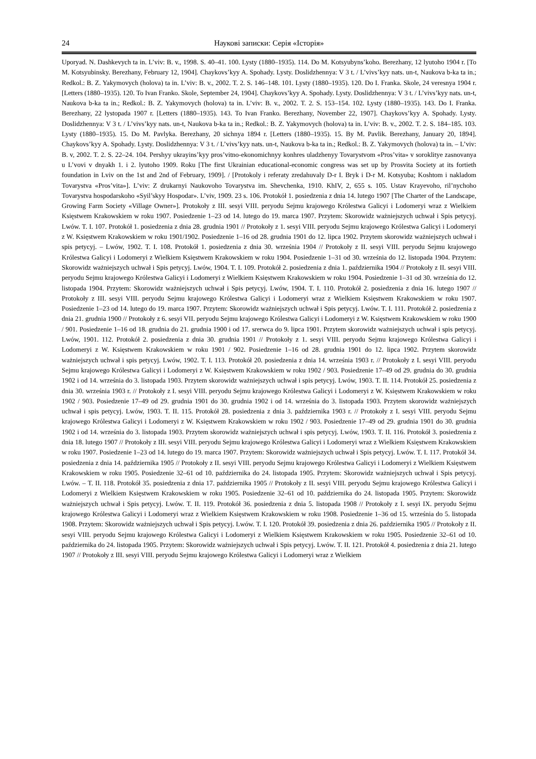24 Наукові записки: Серія «Історія»
Uporyad. N. Dashkevych ta in. L’viv: B. v., 1998. S. 40–41. 100. Lysty (1880–1935). 114. Do M. Kotsyubyns’koho. Berezhany, 12 lyutoho 1904 r. [To M. Kotsyubinsky. Berezhany, February 12, 1904]. Chaykovs’kyy A. Spohady. Lysty. Doslidzhennya: V 3 t. / L’vivs’kyy nats. un-t, Naukova b-ka ta in.; Redkol.: B. Z. Yakymovych (holova) ta in. L’viv: B. v., 2002. T. 2. S. 146–148. 101. Lysty (1880–1935). 120. Do I. Franka. Skole, 24 veresnya 1904 r. [Letters (1880–1935). 120. To Ivan Franko. Skole, September 24, 1904]. Chaykovs’kyy A. Spohady. Lysty. Doslidzhennya: V 3 t. / L’vivs’kyy nats. un-t, Naukova b-ka ta in.; Redkol.: B. Z. Yakymovych (holova) ta in. L’viv: B. v., 2002. T. 2. S. 153–154. 102. Lysty (1880–1935). 143. Do I. Franka. Berezhany, 22 lystopada 1907 r. [Letters (1880–1935). 143. To Ivan Franko. Berezhany, November 22, 1907]. Chaykovs’kyy A. Spohady. Lysty. Doslidzhennya: V 3 t. / L’vivs’kyy nats. un-t, Naukova b-ka ta in.; Redkol.: B. Z. Yakymovych (holova) ta in. L’viv: B. v., 2002. T. 2. S. 184–185. 103. Lysty (1880–1935). 15. Do M. Pavlyka. Berezhany, 20 sichnya 1894 r. [Letters (1880–1935). 15. By M. Pavlik. Berezhany, January 20, 1894]. Chaykovs’kyy A. Spohady. Lysty. Doslidzhennya: V 3 t. / L’vivs’kyy nats. un-t, Naukova b-ka ta in.; Redkol.: B. Z. Yakymovych (holova) ta in. – L’viv: B. v, 2002. T. 2. S. 22–24. 104. Pershyy ukrayins’kyy pros’vitno-ekonomichnyy konhres uladzhenyy Tovarystvom «Pros’vita» v soroklitye zasnovanya u L’vovi v dnyakh 1. i 2. lyutoho 1909. Roku [The first Ukrainian educational-economic congress was set up by Prosvita Society at its fortieth foundation in Lviv on the 1st and 2nd of February, 1909]. / [Protokoly i referaty zredahuvaly D-r I. Bryk i D-r M. Kotsyuba; Koshtom i nakladom Tovarystva «Pros’vita»]. L’viv: Z drukarnyi Naukovoho Tovarystva im. Shevchenka, 1910. KhIV, 2, 655 s. 105. Ustav Krayevoho, ril’nychoho Tovarystva hospodarskoho «Syil’skyy Hospodar». L’viv, 1909. 23 s. 106. Protokół 1. posiedzenia z dnia 14. lutego 1907 [The Charter of the Landscape, Growing Farm Society «Village Owner»]. Protokoły z III. sesyi VIII. peryodu Sejmu krajowego Królestwa Galicyi i Lodomeryi wraz z Wielkiem Księstwem Krakowskiem w roku 1907. Posiedzenie 1–23 od 14. lutego do 19. marca 1907. Przytem: Skorowidz ważniejszych uchwał i Spis petycyj. Lwów. T. I. 107. Protokół 1. posiedzenia z dnia 28. grudnia 1901 // Protokoły z 1. sesyi VIII. peryodu Sejmu krajowego Królestwa Galicyi i Lodomeryi z W. Księstwem Krakowskiem w roku 1901/1902. Posiedzenie 1–16 od 28. grudnia 1901 do 12. lipca 1902. Przytem skorowidz ważniejszych uchwał i spis petycyj. – Lwów, 1902. T. I. 108. Protokół 1. posiedzenia z dnia 30. września 1904 // Protokoły z II. sesyi VIII. peryodu Sejmu krajowego Królestwa Galicyi i Lodomeryi z Wielkiem Księstwem Krakowskiem w roku 1904. Posiedzenie 1–31 od 30. września do 12. listopada 1904. Przytem: Skorowidz ważniejszych uchwał i Spis petycyj. Lwów, 1904. T. I. 109. Protokół 2. posiedzenia z dnia 1. października 1904 // Protokoły z II. sesyi VIII. peryodu Sejmu krajowego Królestwa Galicyi i Lodomeryi z Wielkiem Księstwem Krakowskiem w roku 1904. Posiedzenie 1–31 od 30. września do 12. listopada 1904. Przytem: Skorowidz ważniejszych uchwał i Spis petycyj. Lwów, 1904. T. I. 110. Protokół 2. posiedzenia z dnia 16. lutego 1907 // Protokoły z III. sesyi VIII. peryodu Sejmu krajowego Królestwa Galicyi i Lodomeryi wraz z Wielkiem Księstwem Krakowskiem w roku 1907. Posiedzenie 1–23 od 14. lutego do 19. marca 1907. Przytem: Skorowidz ważniejszych uchwał i Spis petycyj. Lwów. T. I. 111. Protokół 2. posiedzenia z dnia 21. grudnia 1900 // Protokoły z 6. sesyi VII. peryodu Sejmu krajowego Królestwa Galicyi i Lodomeryi z W. Księstwem Krakowskiem w roku 1900 / 901. Posiedzenie 1–16 od 18. grudnia do 21. grudnia 1900 i od 17. srerwca do 9. lipca 1901. Przytem skorowidz ważniejszych uchwał i spis petycyj. Lwów, 1901. 112. Protokół 2. posiedzenia z dnia 30. grudnia 1901 // Protokoły z 1. sesyi VIII. peryodu Sejmu krajowego Królestwa Galicyi i Lodomeryi z W. Księstwem Krakowskiem w roku 1901 / 902. Posiedzenie 1–16 od 28. grudnia 1901 do 12. lipca 1902. Przytem skorowidz ważniejszych uchwał i spis petycyj. Lwów, 1902. T. I. 113. Protokół 20. posiedzenia z dnia 14. września 1903 r. // Protokoły z I. sesyi VIII. peryodu Sejmu krajowego Królestwa Galicyi i Lodomeryi z W. Księstwem Krakowskiem w roku 1902 / 903. Posiedzenie 17–49 od 29. grudnia do 30. grudnia 1902 i od 14. września do 3. listopada 1903. Przytem skorowidz ważniejszych uchwał i spis petycyj. Lwów, 1903. T. II. 114. Protokół 25. posiedzenia z dnia 30. września 1903 r. // Protokoły z I. sesyi VIII. peryodu Sejmu krajowego Królestwa Galicyi i Lodomeryi z W. Księstwem Krakowskiem w roku 1902 / 903. Posiedzenie 17–49 od 29. grudnia 1901 do 30. grudnia 1902 i od 14. września do 3. listopada 1903. Przytem skorowidz ważniejszych uchwał i spis petycyj. Lwów, 1903. T. II. 115. Protokół 28. posiedzenia z dnia 3. października 1903 r. // Protokoły z I. sesyi VIII. peryodu Sejmu krajowego Królestwa Galicyi i Lodomeryi z W. Księstwem Krakowskiem w roku 1902 / 903. Posiedzenie 17–49 od 29. grudnia 1901 do 30. grudnia 1902 i od 14. września do 3. listopada 1903. Przytem skorowidz ważniejszych uchwał i spis petycyj. Lwów, 1903. T. II. 116. Protokół 3. posiedzenia z dnia 18. lutego 1907 // Protokoły z III. sesyi VIII. peryodu Sejmu krajowego Królestwa Galicyi i Lodomeryi wraz z Wielkiem Księstwem Krakowskiem w roku 1907. Posiedzenie 1–23 od 14. lutego do 19. marca 1907. Przytem: Skorowidz ważniejszych uchwał i Spis petycyj. Lwów. T. I. 117. Protokół 34. posiedzenia z dnia 14. października 1905 // Protokoły z II. sesyi VIII. peryodu Sejmu krajowego Królestwa Galicyi i Lodomeryi z Wielkiem Księstwem Krakowskiem w roku 1905. Posiedzenie 32–61 od 10. października do 24. listopada 1905. Przytem: Skorowidz ważniejszych uchwał i Spis petycyj. Lwów. – T. II. 118. Protokół 35. posiedzenia z dnia 17. października 1905 // Protokoły z II. sesyi VIII. peryodu Sejmu krajowego Królestwa Galicyi i Lodomeryi z Wielkiem Księstwem Krakowskiem w roku 1905. Posiedzenie 32–61 od 10. października do 24. listopada 1905. Przytem: Skorowidz ważniejszych uchwał i Spis petycyj. Lwów. T. II. 119. Protokół 36. posiedzenia z dnia 5. listopada 1908 // Protokoły z I. sesyi IX. peryodu Sejmu krajowego Królestwa Galicyi i Lodomeryi wraz z Wielkiem Księstwem Krakowskiem w roku 1908. Posiedzenie 1–36 od 15. września do 5. listopada 1908. Przytem: Skorowidz ważniejszych uchwał i Spis petycyj. Lwów. T. I. 120. Protokół 39. posiedzenia z dnia 26. października 1905 // Protokoły z II. sesyi VIII. peryodu Sejmu krajowego Królestwa Galicyi i Lodomeryi z Wielkiem Księstwem Krakowskiem w roku 1905. Posiedzenie 32–61 od 10. października do 24. listopada 1905. Przytem: Skorowidz ważniejszych uchwał i Spis petycyj. Lwów. T. II. 121. Protokół 4. posiedzenia z dnia 21. lutego 1907 // Protokoły z III. sesyi VIII. peryodu Sejmu krajowego Królestwa Galicyi i Lodomeryi wraz z Wielkiem